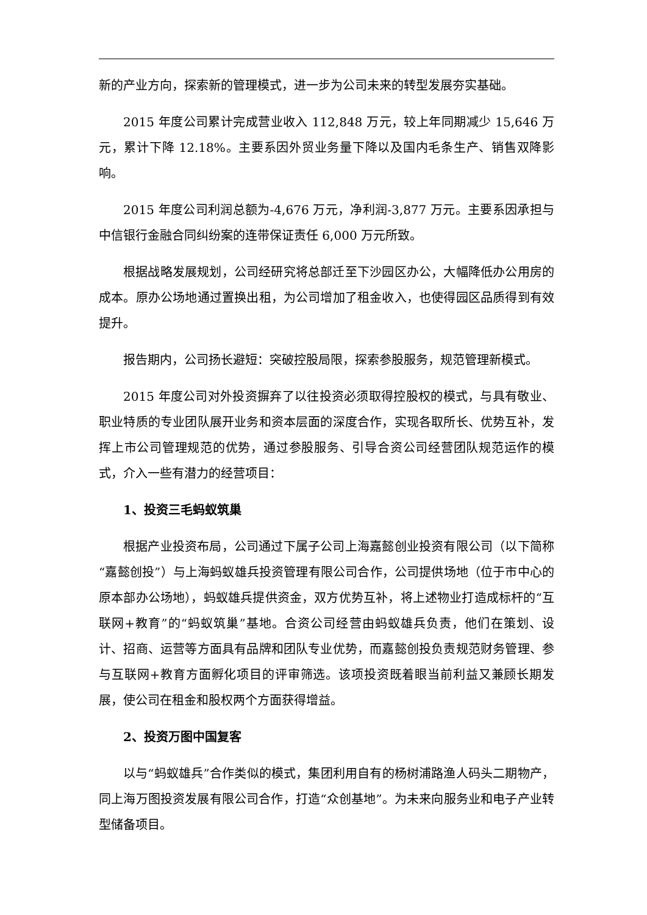新的产业方向，探索新的管理模式，进一步为公司未来的转型发展夯实基础。
2015 年度公司累计完成营业收入 112,848 万元，较上年同期减少 15,646 万元，累计下降 12.18%。主要系因外贸业务量下降以及国内毛条生产、销售双降影响。
2015 年度公司利润总额为-4,676 万元，净利润-3,877 万元。主要系因承担与中信银行金融合同纠纷案的连带保证责任 6,000 万元所致。
根据战略发展规划，公司经研究将总部迁至下沙园区办公，大幅降低办公用房的成本。原办公场地通过置换出租，为公司增加了租金收入，也使得园区品质得到有效提升。
报告期内，公司扬长避短：突破控股局限，探索参股服务，规范管理新模式。
2015 年度公司对外投资摒弃了以往投资必须取得控股权的模式，与具有敬业、职业特质的专业团队展开业务和资本层面的深度合作，实现各取所长、优势互补，发挥上市公司管理规范的优势，通过参股服务、引导合资公司经营团队规范运作的模式，介入一些有潜力的经营项目：
1、投资三毛蚂蚁筑巢
根据产业投资布局，公司通过下属子公司上海嘉懿创业投资有限公司（以下简称“嘉懿创投”）与上海蚂蚁雄兵投资管理有限公司合作，公司提供场地（位于市中心的原本部办公场地），蚂蚁雄兵提供资金，双方优势互补，将上述物业打造成标杆的“互联网+教育”的“蚂蚁筑巢”基地。合资公司经营由蚂蚁雄兵负责，他们在策划、设计、招商、运营等方面具有品牌和团队专业优势，而嘉懿创投负责规范财务管理、参与互联网+教育方面孵化项目的评审筛选。该项投资既着眼当前利益又兼顾长期发展，使公司在租金和股权两个方面获得增益。
2、投资万图中国复客
以与“蚂蚁雄兵”合作类似的模式，集团利用自有的杨树浦路渔人码头二期物产，同上海万图投资发展有限公司合作，打造“众创基地”。为未来向服务业和电子产业转型储备项目。